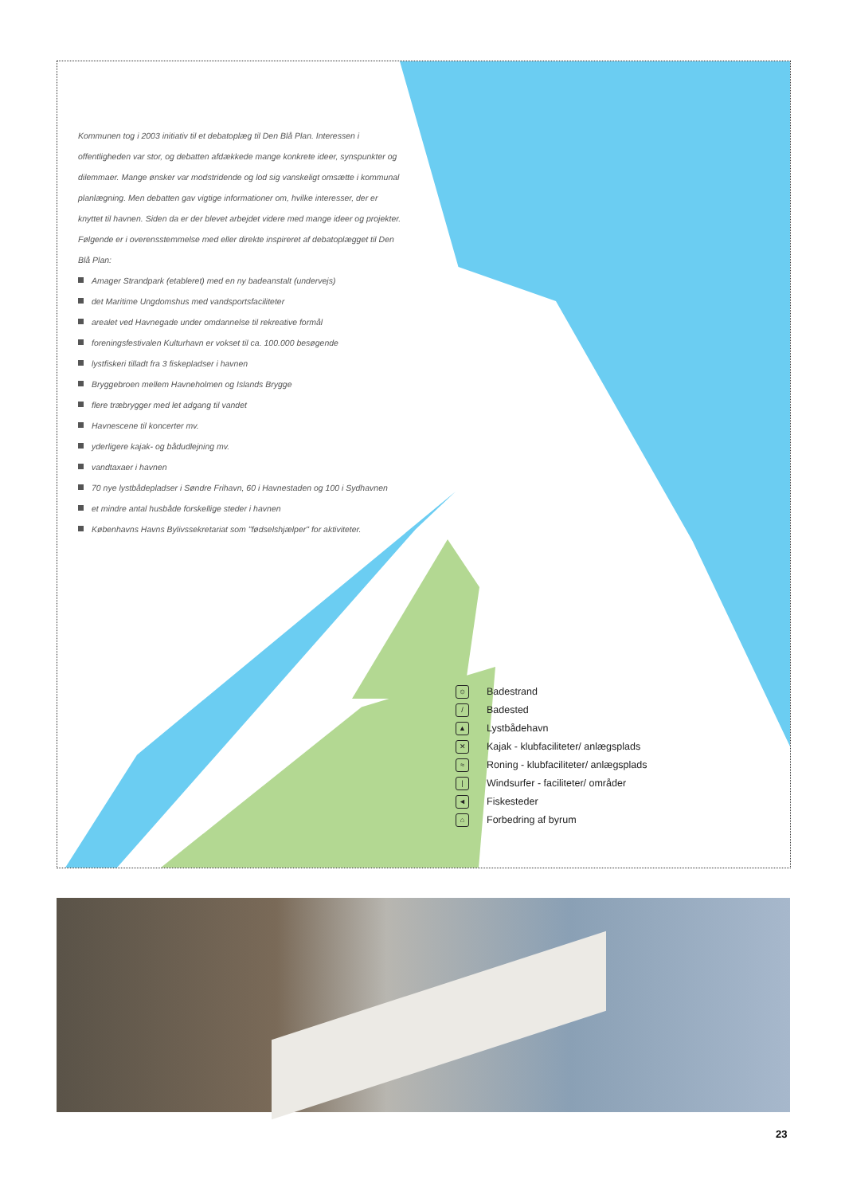Kommunen tog i 2003 initiativ til et debatoplæg til Den Blå Plan. Interessen i offentligheden var stor, og debatten afdækkede mange konkrete ideer, synspunkter og dilemmaer. Mange ønsker var modstridende og lod sig vanskeligt omsætte i kommunal planlægning. Men debatten gav vigtige informationer om, hvilke interesser, der er knyttet til havnen. Siden da er der blevet arbejdet videre med mange ideer og projekter. Følgende er i overensstemmelse med eller direkte inspireret af debatoplægget til Den Blå Plan:
Amager Strandpark (etableret) med en ny badeanstalt (undervejs)
det Maritime Ungdomshus med vandsportsfaciliteter
arealet ved Havnegade under omdannelse til rekreative formål
foreningsfestivalen Kulturhavn er vokset til ca. 100.000 besøgende
lystfiskeri tilladt fra 3 fiskepladser i havnen
Bryggebroen mellem Havneholmen og Islands Brygge
flere træbrygger med let adgang til vandet
Havnescene til koncerter mv.
yderligere kajak- og bådudlejning mv.
vandtaxaer i havnen
70 nye lystbådepladser i Søndre Frihavn, 60 i Havnestaden og 100 i Sydhavnen
et mindre antal husbåde forskellige steder i havnen
Københavns Havns Bylivssekretariat som "fødselshjælper" for aktiviteter.
☺ Badestrand
/ Badested
▲ Lystbådehavn
✕ Kajak - klubfaciliteter/ anlægsplads
≈ Roning - klubfaciliteter/ anlægsplads
| Windsurfer - faciliteter/ områder
◄ Fiskesteder
⌂ Forbedring af byrum
23